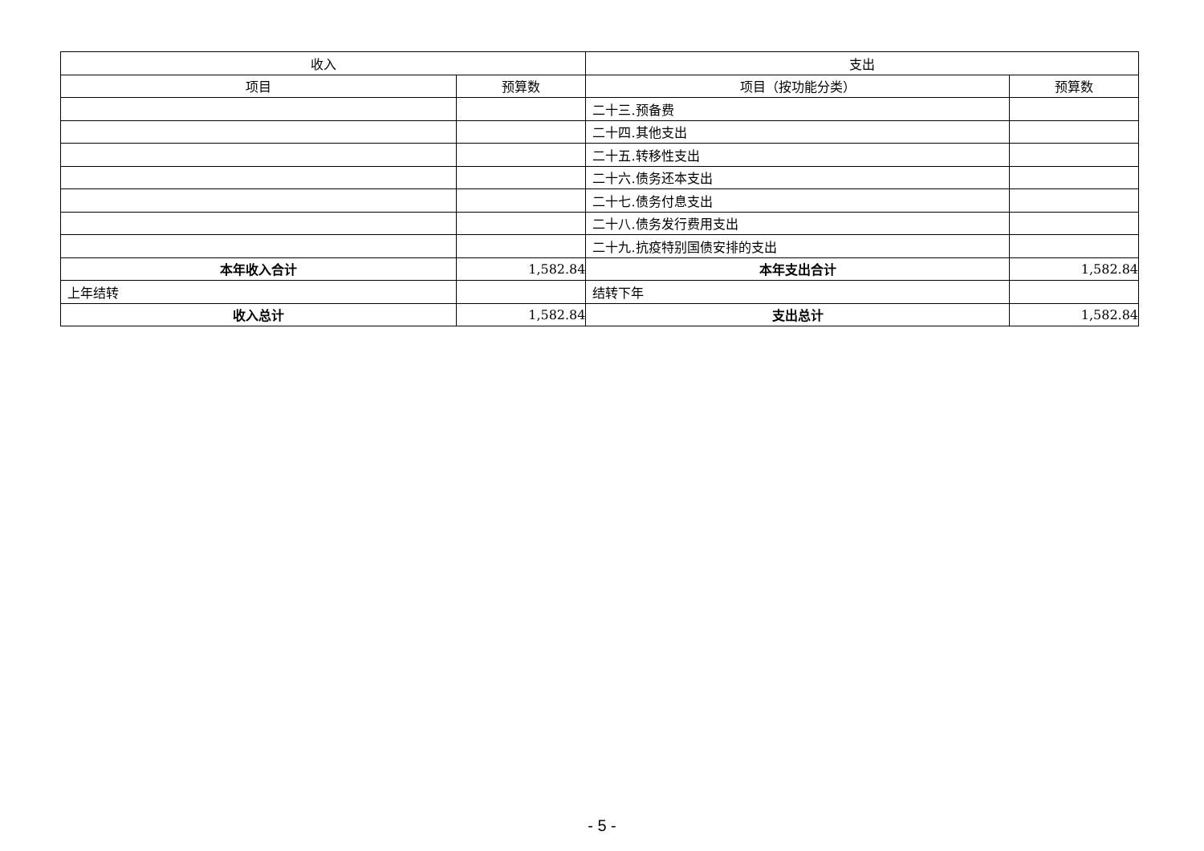| 收入 | | 支出 | |
| --- | --- | --- | --- |
| 项目 | 预算数 | 项目（按功能分类） | 预算数 |
| | | 二十三.预备费 | |
| | | 二十四.其他支出 | |
| | | 二十五.转移性支出 | |
| | | 二十六.债务还本支出 | |
| | | 二十七.债务付息支出 | |
| | | 二十八.债务发行费用支出 | |
| | | 二十九.抗疫特别国债安排的支出 | |
| 本年收入合计 | 1,582.84 | 本年支出合计 | 1,582.84 |
| 上年结转 | | 结转下年 | |
| 收入总计 | 1,582.84 | 支出总计 | 1,582.84 |
- 5 -